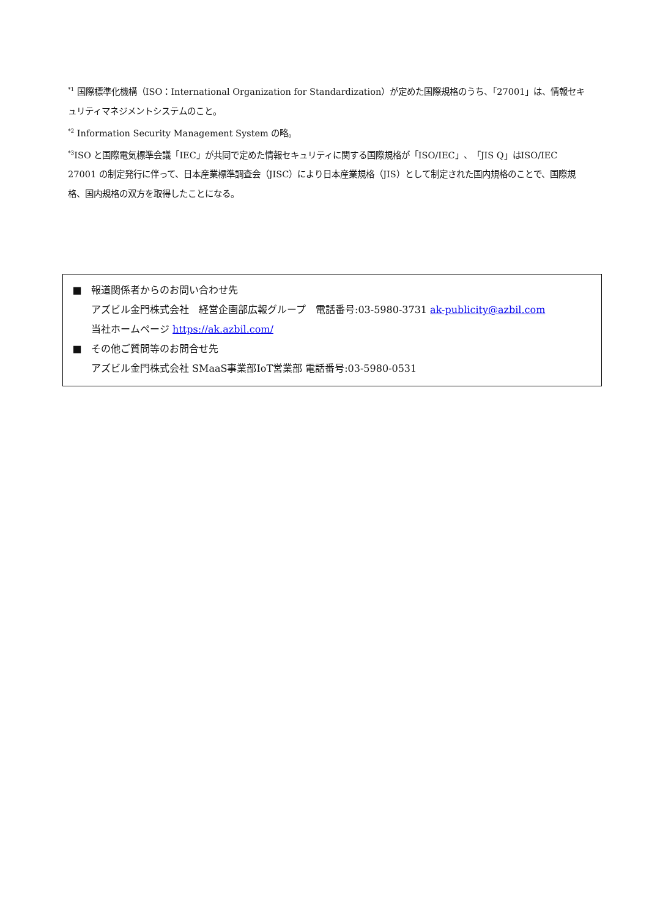<sup>*1</sup> 国際標準化機構（ISO：International Organization for Standardization）が定めた国際規格のうち、「27001」は、情報セキュリティマネジメントシステムのこと。
<sup>*2</sup> Information Security Management System の略。
<sup>*3</sup>ISO と国際電気標準会議「IEC」が共同で定めた情報セキュリティに関する国際規格が「ISO/IEC」、「JIS Q」はISO/IEC 27001 の制定発行に伴って、日本産業標準調査会（JISC）により日本産業規格（JIS）として制定された国内規格のことで、国際規格、国内規格の双方を取得したことになる。
■ 報道関係者からのお問い合わせ先
アズビル金門株式会社　経営企画部広報グループ　電話番号:03-5980-3731 ak-publicity@azbil.com
当社ホームページ https://ak.azbil.com/
■ その他ご質問等のお問合せ先
アズビル金門株式会社 SMaaS事業部IoT営業部 電話番号:03-5980-0531